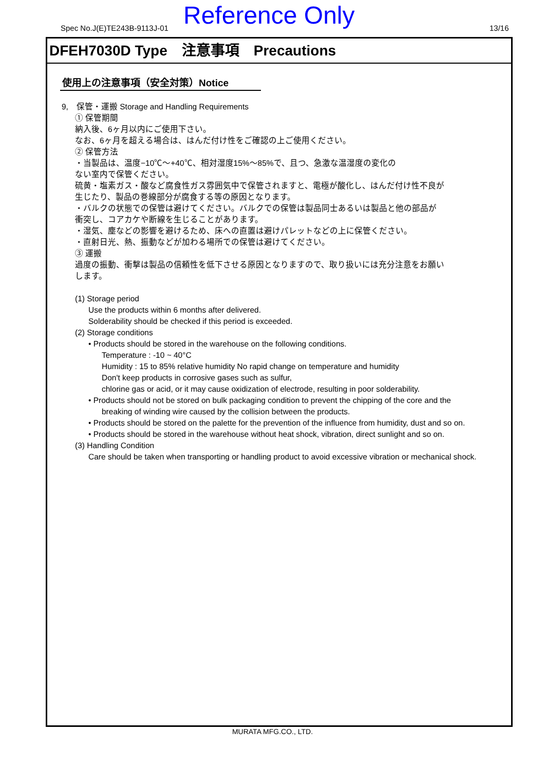Spec No.J(E)TE243B-9113J-01 Reference Only 13/16
DFEH7030D Type　注意事項　Precautions
使用上の注意事項（安全対策）Notice
9,　保管・運搬 Storage and Handling Requirements
① 保管期間
納入後、6ヶ月以内にご使用下さい。
なお、6ヶ月を超える場合は、はんだ付け性をご確認の上ご使用ください。
② 保管方法
・当製品は、温度−10℃～+40℃、相対湿度15%～85%で、且つ、急激な温湿度の変化の
ない室内で保管ください。
硫黄・塩素ガス・酸など腐食性ガス雰囲気中で保管されますと、電極が酸化し、はんだ付け性不良が
生じたり、製品の巻線部分が腐食する等の原因となります。
・バルクの状態での保管は避けてください。バルクでの保管は製品同士あるいは製品と他の部品が
衝突し、コアカケや断線を生じることがあります。
・湿気、塵などの影響を避けるため、床への直置は避けパレットなどの上に保管ください。
・直射日光、熱、振動などが加わる場所での保管は避けてください。
③ 運搬
過度の振動、衝撃は製品の信頼性を低下させる原因となりますので、取り扱いには充分注意をお願い
します。
(1) Storage period
Use the products within 6 months after delivered.
Solderability should be checked if this period is exceeded.
(2) Storage conditions
• Products should be stored in the warehouse on the following conditions.
Temperature : -10 ~ 40°C
Humidity : 15 to 85% relative humidity No rapid change on temperature and humidity
Don't keep products in corrosive gases such as sulfur,
chlorine gas or acid, or it may cause oxidization of electrode, resulting in poor solderability.
• Products should not be stored on bulk packaging condition to prevent the chipping of the core and the
breaking of winding wire caused by the collision between the products.
• Products should be stored on the palette for the prevention of the influence from humidity, dust and so on.
• Products should be stored in the warehouse without heat shock, vibration, direct sunlight and so on.
(3) Handling Condition
Care should be taken when transporting or handling product to avoid excessive vibration or mechanical shock.
MURATA MFG.CO., LTD.